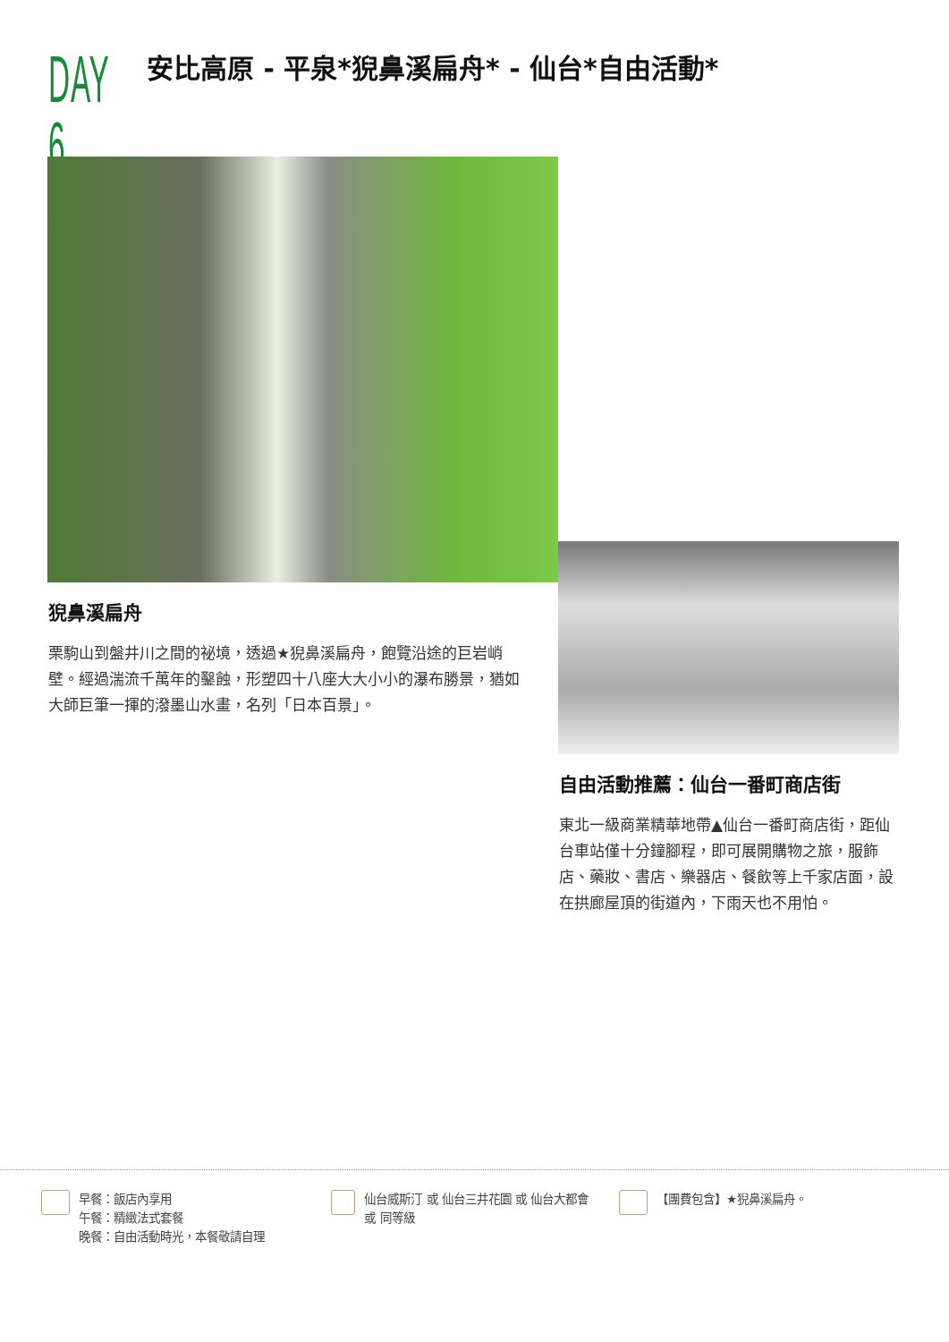DAY 6
安比高原 - 平泉*猊鼻溪扁舟* - 仙台*自由活動*
猊鼻溪扁舟
栗駒山到盤井川之間的祕境，透過★猊鼻溪扁舟，飽覽沿途的巨岩峭壁。經過湍流千萬年的鑿蝕，形塑四十八座大大小小的瀑布勝景，猶如大師巨筆一揮的潑墨山水畫，名列「日本百景」。
自由活動推薦：仙台一番町商店街
東北一級商業精華地帶▲仙台一番町商店街，距仙台車站僅十分鐘腳程，即可展開購物之旅，服飾店、藥妝、書店、樂器店、餐飲等上千家店面，設在拱廊屋頂的街道內，下雨天也不用怕。
早餐：飯店內享用
午餐：精緻法式套餐
晚餐：自由活動時光，本餐敬請自理
仙台威斯汀 或 仙台三井花園 或 仙台大都會 或 同等級
【團費包含】★猊鼻溪扁舟。